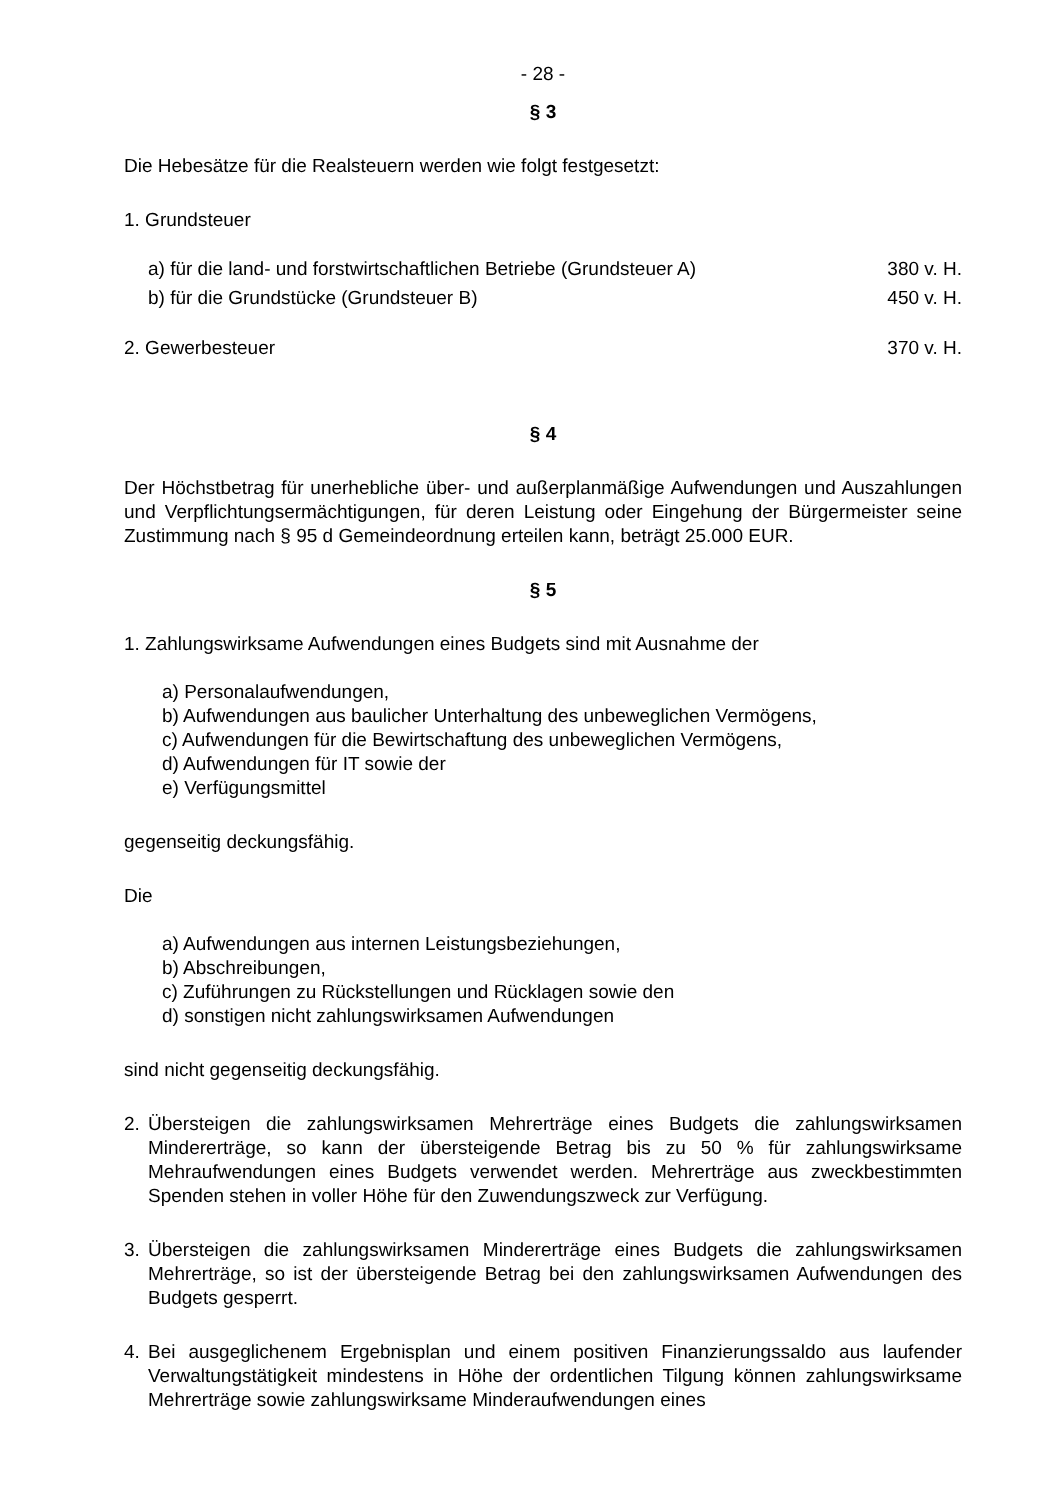- 28 -
§ 3
Die Hebesätze für die Realsteuern werden wie folgt festgesetzt:
1. Grundsteuer
a) für die land- und forstwirtschaftlichen Betriebe (Grundsteuer A) 380 v. H.
b) für die Grundstücke (Grundsteuer B) 450 v. H.
2. Gewerbesteuer 370 v. H.
§ 4
Der Höchstbetrag für unerhebliche über- und außerplanmäßige Aufwendungen und Auszahlungen und Verpflichtungsermächtigungen, für deren Leistung oder Eingehung der Bürgermeister seine Zustimmung nach § 95 d Gemeindeordnung erteilen kann, beträgt 25.000 EUR.
§ 5
1. Zahlungswirksame Aufwendungen eines Budgets sind mit Ausnahme der
a) Personalaufwendungen,
b) Aufwendungen aus baulicher Unterhaltung des unbeweglichen Vermögens,
c) Aufwendungen für die Bewirtschaftung des unbeweglichen Vermögens,
d) Aufwendungen für IT sowie der
e) Verfügungsmittel
gegenseitig deckungsfähig.
Die
a) Aufwendungen aus internen Leistungsbeziehungen,
b) Abschreibungen,
c) Zuführungen zu Rückstellungen und Rücklagen sowie den
d) sonstigen nicht zahlungswirksamen Aufwendungen
sind nicht gegenseitig deckungsfähig.
2. Übersteigen die zahlungswirksamen Mehrerträge eines Budgets die zahlungswirksamen Mindererträge, so kann der übersteigende Betrag bis zu 50 % für zahlungswirksame Mehraufwendungen eines Budgets verwendet werden. Mehrerträge aus zweckbestimmten Spenden stehen in voller Höhe für den Zuwendungszweck zur Verfügung.
3. Übersteigen die zahlungswirksamen Mindererträge eines Budgets die zahlungswirksamen Mehrerträge, so ist der übersteigende Betrag bei den zahlungswirksamen Aufwendungen des Budgets gesperrt.
4. Bei ausgeglichenem Ergebnisplan und einem positiven Finanzierungssaldo aus laufender Verwaltungstätigkeit mindestens in Höhe der ordentlichen Tilgung können zahlungswirksame Mehrerträge sowie zahlungswirksame Minderaufwendungen eines